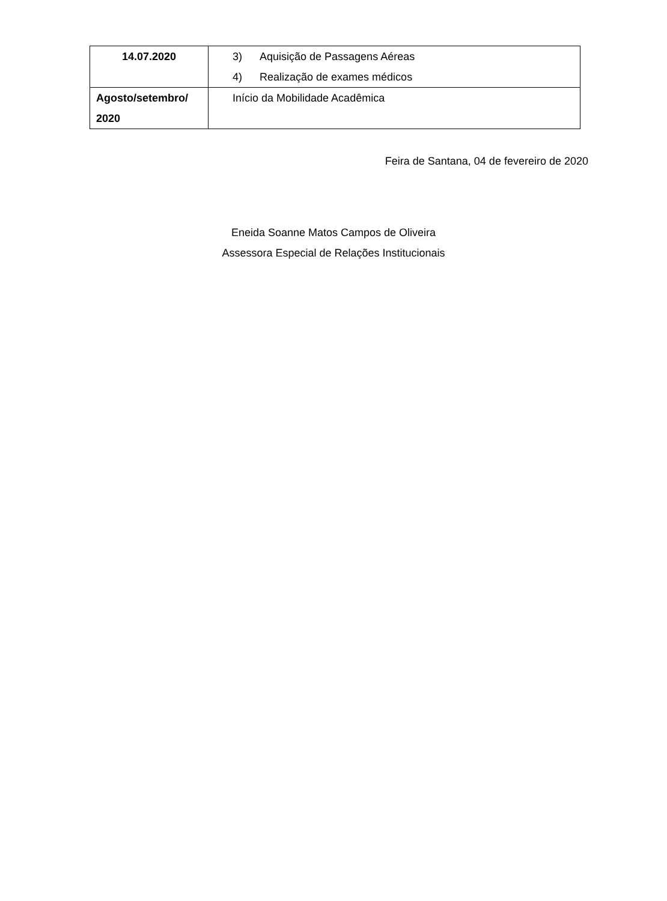| 14.07.2020 | 3) Aquisição de Passagens Aéreas 4) Realização de exames médicos |
| Agosto/setembro/ 2020 | Início da Mobilidade Acadêmica |
Feira de Santana, 04 de fevereiro de 2020
Eneida Soanne Matos Campos de Oliveira
Assessora Especial de Relações Institucionais